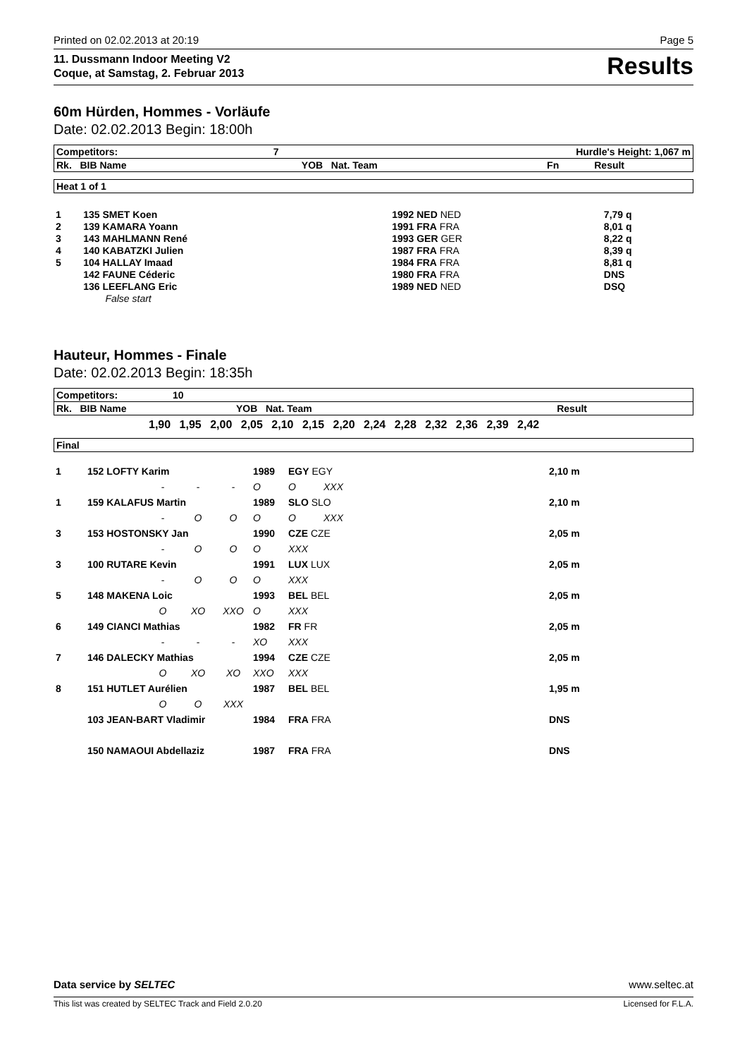Printed on 02.02.2013 at 20:19 Page 5
11. Dussmann Indoor Meeting V2
Coque, at Samstag, 2. Februar 2013 Results
60m Hürden, Hommes - Vorläufe
Date: 02.02.2013 Begin: 18:00h
| Competitors: | 7 | Hurdle's Height: 1,067 m | | | |
| Rk. BIB Name | | YOB Nat. Team | | Fn | Result |
| Heat 1 of 1 |
| 1 | 135 SMET Koen | 1992 NED NED | 7,79 q |
| 2 | 139 KAMARA Yoann | 1991 FRA FRA | 8,01 q |
| 3 | 143 MAHLMANN René | 1993 GER GER | 8,22 q |
| 4 | 140 KABATZKI Julien | 1987 FRA FRA | 8,39 q |
| 5 | 104 HALLAY Imaad | 1984 FRA FRA | 8,81 q |
| | 142 FAUNE Céderic | 1980 FRA FRA | DNS |
| | 136 LEEFLANG Eric | 1989 NED NED | DSQ |
| | False start | | |
Hauteur, Hommes - Finale
Date: 02.02.2013 Begin: 18:35h
| Competitors: 10 | |
| Rk. BIB Name YOB Nat. Team | Result |
1,90 1,95 2,00 2,05 2,10 2,15 2,20 2,24 2,28 2,32 2,36 2,39 2,42
| Final |
| 1 | 152 LOFTY Karim | | | | 1989 | EGY EGY | | 2,10 m |
| | | - | - | - | O | O | XXX | |
| 1 | 159 KALAFUS Martin | | | | 1989 | SLO SLO | | 2,10 m |
| | | - | O | O | O | O | XXX | |
| 3 | 153 HOSTONSKY Jan | | | | 1990 | CZE CZE | | 2,05 m |
| | | - | O | O | O | XXX | | |
| 3 | 100 RUTARE Kevin | | | | 1991 | LUX LUX | | 2,05 m |
| | | - | O | O | O | XXX | | |
| 5 | 148 MAKENA Loic | | | | 1993 | BEL BEL | | 2,05 m |
| | | O | XO | XXO | O | XXX | | |
| 6 | 149 CIANCI Mathias | | | | 1982 | FR FR | | 2,05 m |
| | | - | - | - | XO | XXX | | |
| 7 | 146 DALECKY Mathias | | | | 1994 | CZE CZE | | 2,05 m |
| | | O | XO | XO | XXO | XXX | | |
| 8 | 151 HUTLET Aurélien | | | | 1987 | BEL BEL | | 1,95 m |
| | | O | O | XXX | | | | |
| | 103 JEAN-BART Vladimir | | | | 1984 | FRA FRA | | DNS |
| | 150 NAMAOUI Abdellaziz | | | | 1987 | FRA FRA | | DNS |
Data service by SELTEC www.seltec.at
This list was created by SELTEC Track and Field 2.0.20 Licensed for F.L.A.